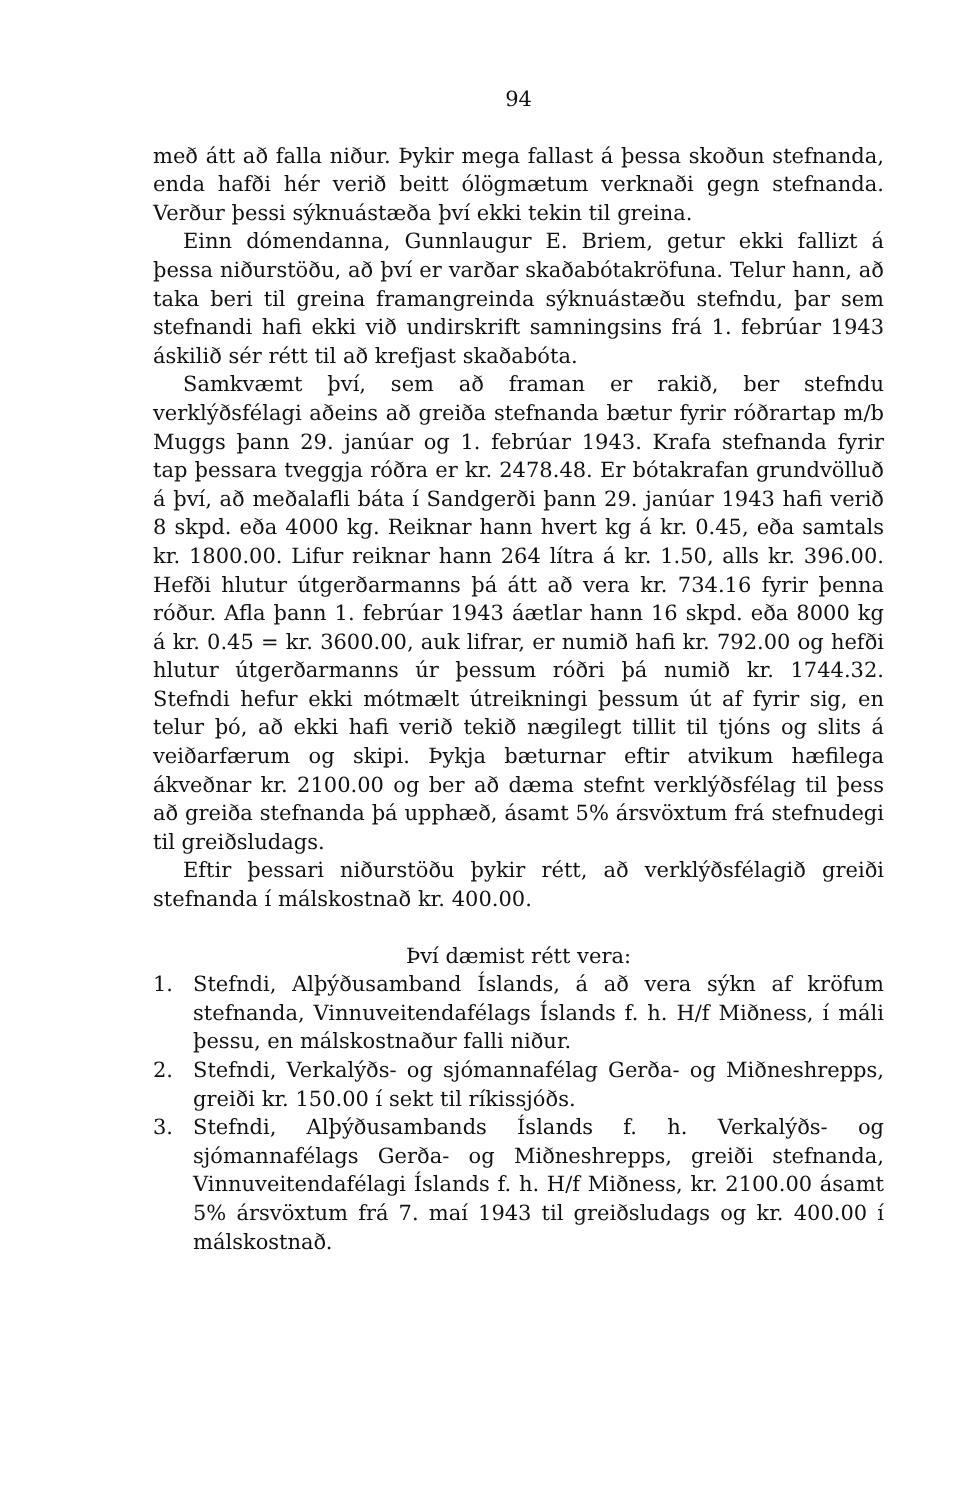94
með átt að falla niður. Þykir mega fallast á þessa skoðun stefnanda, enda hafði hér verið beitt ólögmætum verknaði gegn stefnanda. Verður þessi sýknuástæða því ekki tekin til greina.
Einn dómendanna, Gunnlaugur E. Briem, getur ekki fallizt á þessa niðurstöðu, að því er varðar skaðabótakröfuna. Telur hann, að taka beri til greina framangreinda sýknuástæðu stefndu, þar sem stefnandi hafi ekki við undirskrift samningsins frá 1. febrúar 1943 áskilið sér rétt til að krefjast skaðabóta.
Samkvæmt því, sem að framan er rakið, ber stefndu verklýðsfélagi aðeins að greiða stefnanda bætur fyrir róðrartap m/b Muggs þann 29. janúar og 1. febrúar 1943. Krafa stefnanda fyrir tap þessara tveggja róðra er kr. 2478.48. Er bótakrafan grundvölluð á því, að meðalafli báta í Sandgerði þann 29. janúar 1943 hafi verið 8 skpd. eða 4000 kg. Reiknar hann hvert kg á kr. 0.45, eða samtals kr. 1800.00. Lifur reiknar hann 264 lítra á kr. 1.50, alls kr. 396.00. Hefði hlutur útgerðarmanns þá átt að vera kr. 734.16 fyrir þenna róður. Afla þann 1. febrúar 1943 áætlar hann 16 skpd. eða 8000 kg á kr. 0.45 = kr. 3600.00, auk lifrar, er numið hafi kr. 792.00 og hefði hlutur útgerðarmanns úr þessum róðri þá numið kr. 1744.32. Stefndi hefur ekki mótmælt útreikningi þessum út af fyrir sig, en telur þó, að ekki hafi verið tekið nægilegt tillit til tjóns og slits á veiðarfærum og skipi. Þykja bæturnar eftir atvikum hæfilega ákveðnar kr. 2100.00 og ber að dæma stefnt verklýðsfélag til þess að greiða stefnanda þá upphæð, ásamt 5% ársvöxtum frá stefnudegi til greiðsludags.
Eftir þessari niðurstöðu þykir rétt, að verklýðsfélagið greiði stefnanda í málskostnað kr. 400.00.
Því dæmist rétt vera:
1. Stefndi, Alþýðusamband Íslands, á að vera sýkn af kröfum stefnanda, Vinnuveitendafélags Íslands f. h. H/f Miðness, í máli þessu, en málskostnaður falli niður.
2. Stefndi, Verkalýðs- og sjómannafélag Gerða- og Miðneshrepps, greiði kr. 150.00 í sekt til ríkissjóðs.
3. Stefndi, Alþýðusambands Íslands f. h. Verkalýðs- og sjómannafélags Gerða- og Miðneshrepps, greiði stefnanda, Vinnuveitendafélagi Íslands f. h. H/f Miðness, kr. 2100.00 ásamt 5% ársvöxtum frá 7. maí 1943 til greiðsludags og kr. 400.00 í málskostnað.